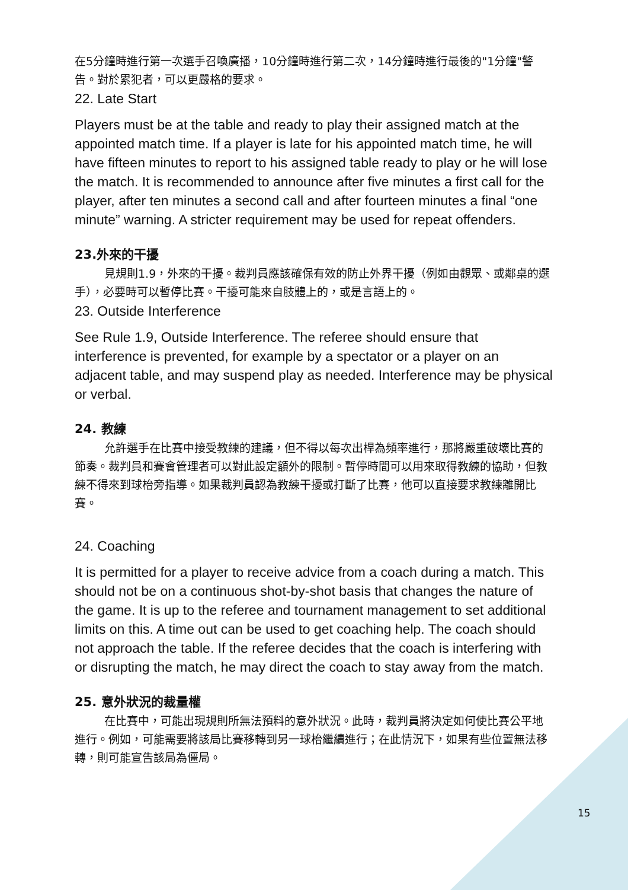在5分鐘時進行第一次選手召喚廣播，10分鐘時進行第二次，14分鐘時進行最後的"1分鐘"警告。對於累犯者，可以更嚴格的要求。
22. Late Start
Players must be at the table and ready to play their assigned match at the appointed match time. If a player is late for his appointed match time, he will have fifteen minutes to report to his assigned table ready to play or he will lose the match. It is recommended to announce after five minutes a first call for the player, after ten minutes a second call and after fourteen minutes a final “one minute” warning. A stricter requirement may be used for repeat offenders.
23.外來的干擾
見規則1.9，外來的干擾。裁判員應該確保有效的防止外界干擾（例如由觀眾、或鄰桌的選手），必要時可以暫停比賽。干擾可能來自肢體上的，或是言語上的。
23. Outside Interference
See Rule 1.9, Outside Interference. The referee should ensure that interference is prevented, for example by a spectator or a player on an adjacent table, and may suspend play as needed. Interference may be physical or verbal.
24. 教練
允許選手在比賽中接受教練的建議，但不得以每次出桿為頻率進行，那將嚴重破壞比賽的節奏。裁判員和賽會管理者可以對此設定額外的限制。暫停時間可以用來取得教練的協助，但教練不得來到球枱旁指導。如果裁判員認為教練干擾或打斷了比賽，他可以直接要求教練離開比賽。
24. Coaching
It is permitted for a player to receive advice from a coach during a match. This should not be on a continuous shot-by-shot basis that changes the nature of the game. It is up to the referee and tournament management to set additional limits on this. A time out can be used to get coaching help. The coach should not approach the table. If the referee decides that the coach is interfering with or disrupting the match, he may direct the coach to stay away from the match.
25. 意外狀況的裁量權
在比賽中，可能出現規則所無法預料的意外狀況。此時，裁判員將決定如何使比賽公平地進行。例如，可能需要將該局比賽移轉到另一球枱繼續進行；在此情況下，如果有些位置無法移轉，則可能宣告該局為僵局。
15